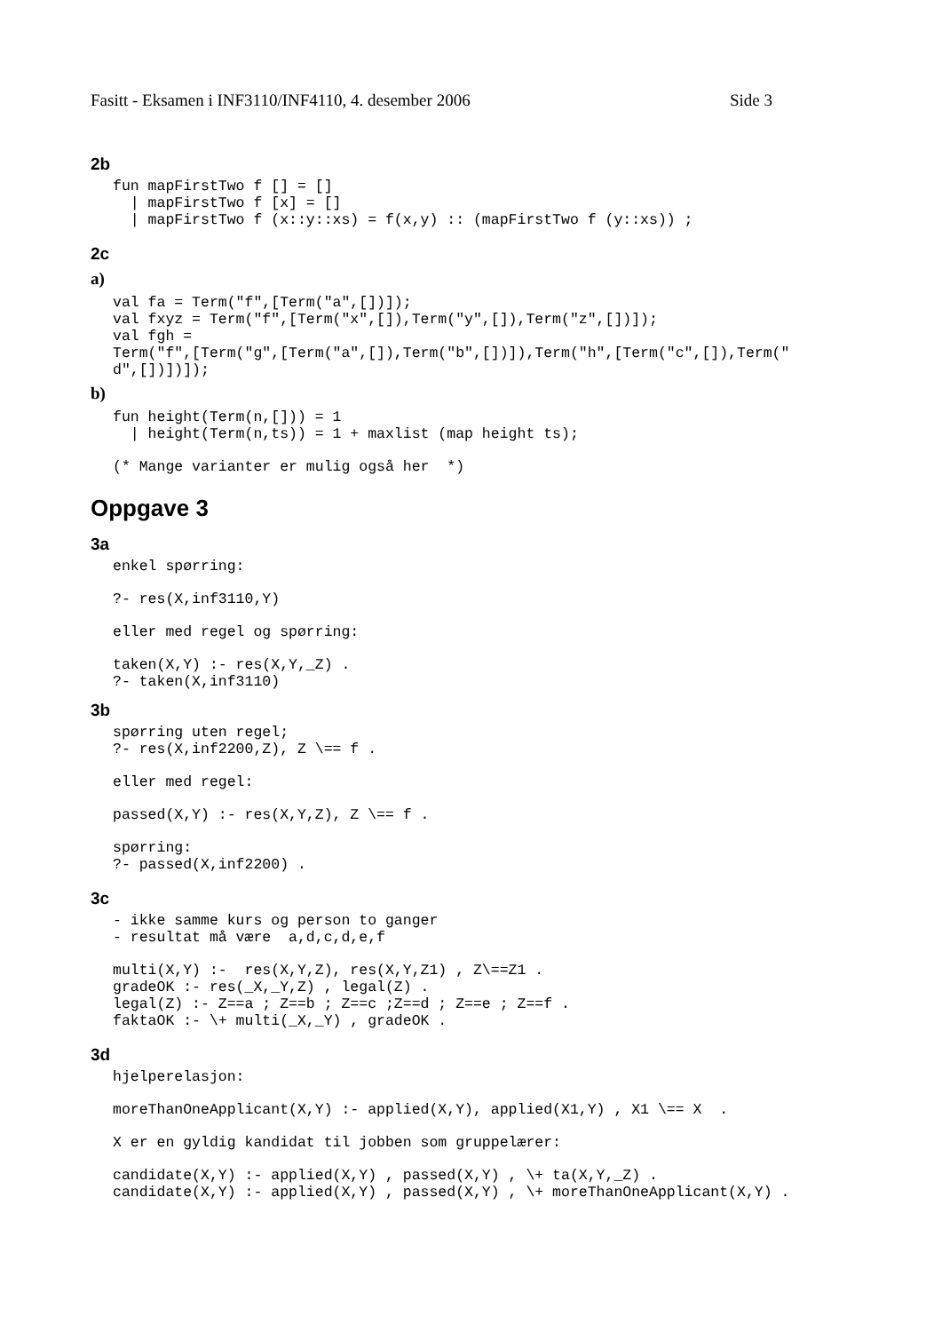Fasitt - Eksamen i INF3110/INF4110, 4. desember 2006 Side 3
2b
fun mapFirstTwo f [] = []
  | mapFirstTwo f [x] = []
  | mapFirstTwo f (x::y::xs) = f(x,y) :: (mapFirstTwo f (y::xs)) ;
2c
a)
val fa = Term("f",[Term("a",[])]);
val fxyz = Term("f",[Term("x",[]),Term("y",[]),Term("z",[])]);
val fgh =
Term("f",[Term("g",[Term("a",[]),Term("b",[])]),Term("h",[Term("c",[]),Term("
d",[])])]);
b)
fun height(Term(n,[])) = 1
  | height(Term(n,ts)) = 1 + maxlist (map height ts);
(* Mange varianter er mulig også her  *)
Oppgave 3
3a
enkel spørring:
?- res(X,inf3110,Y)
eller med regel og spørring:
taken(X,Y) :- res(X,Y,_Z) .
?- taken(X,inf3110)
3b
spørring uten regel;
?- res(X,inf2200,Z), Z \== f .
eller med regel:
passed(X,Y) :- res(X,Y,Z), Z \== f .
spørring:
?- passed(X,inf2200) .
3c
- ikke samme kurs og person to ganger
- resultat må være  a,d,c,d,e,f
multi(X,Y) :-  res(X,Y,Z), res(X,Y,Z1) , Z\==Z1 .
gradeOK :- res(_X,_Y,Z) , legal(Z) .
legal(Z) :- Z==a ; Z==b ; Z==c ;Z==d ; Z==e ; Z==f .
faktaOK :- \+ multi(_X,_Y) , gradeOK .
3d
hjelperelasjon:
moreThanOneApplicant(X,Y) :- applied(X,Y), applied(X1,Y) , X1 \== X  .
X er en gyldig kandidat til jobben som gruppelærer:
candidate(X,Y) :- applied(X,Y) , passed(X,Y) , \+ ta(X,Y,_Z) .
candidate(X,Y) :- applied(X,Y) , passed(X,Y) , \+ moreThanOneApplicant(X,Y) .